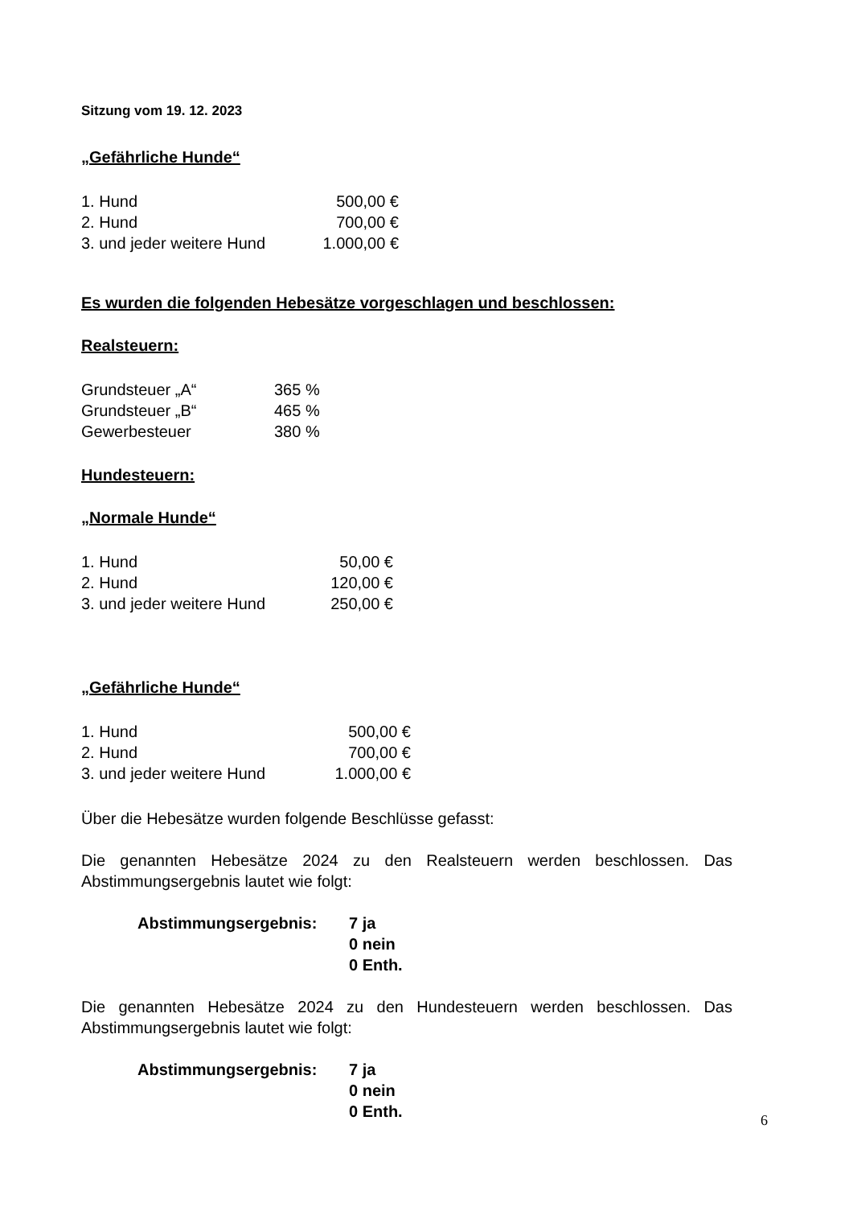Sitzung vom 19. 12. 2023
„Gefährliche Hunde“
| 1. Hund | 500,00 € |
| 2. Hund | 700,00 € |
| 3. und jeder weitere Hund | 1.000,00 € |
Es wurden die folgenden Hebesätze vorgeschlagen und beschlossen:
Realsteuern:
| Grundsteuer „A“ | 365 % |
| Grundsteuer „B“ | 465 % |
| Gewerbesteuer | 380 % |
Hundesteuern:
„Normale Hunde“
| 1. Hund | 50,00 € |
| 2. Hund | 120,00 € |
| 3. und jeder weitere Hund | 250,00 € |
„Gefährliche Hunde“
| 1. Hund | 500,00 € |
| 2. Hund | 700,00 € |
| 3. und jeder weitere Hund | 1.000,00 € |
Über die Hebesätze wurden folgende Beschlüsse gefasst:
Die genannten Hebesätze 2024 zu den Realsteuern werden beschlossen. Das Abstimmungsergebnis lautet wie folgt:
| Abstimmungsergebnis: | 7 ja |
| | 0 nein |
| | 0 Enth. |
Die genannten Hebesätze 2024 zu den Hundesteuern werden beschlossen. Das Abstimmungsergebnis lautet wie folgt:
| Abstimmungsergebnis: | 7 ja |
| | 0 nein |
| | 0 Enth. |
6